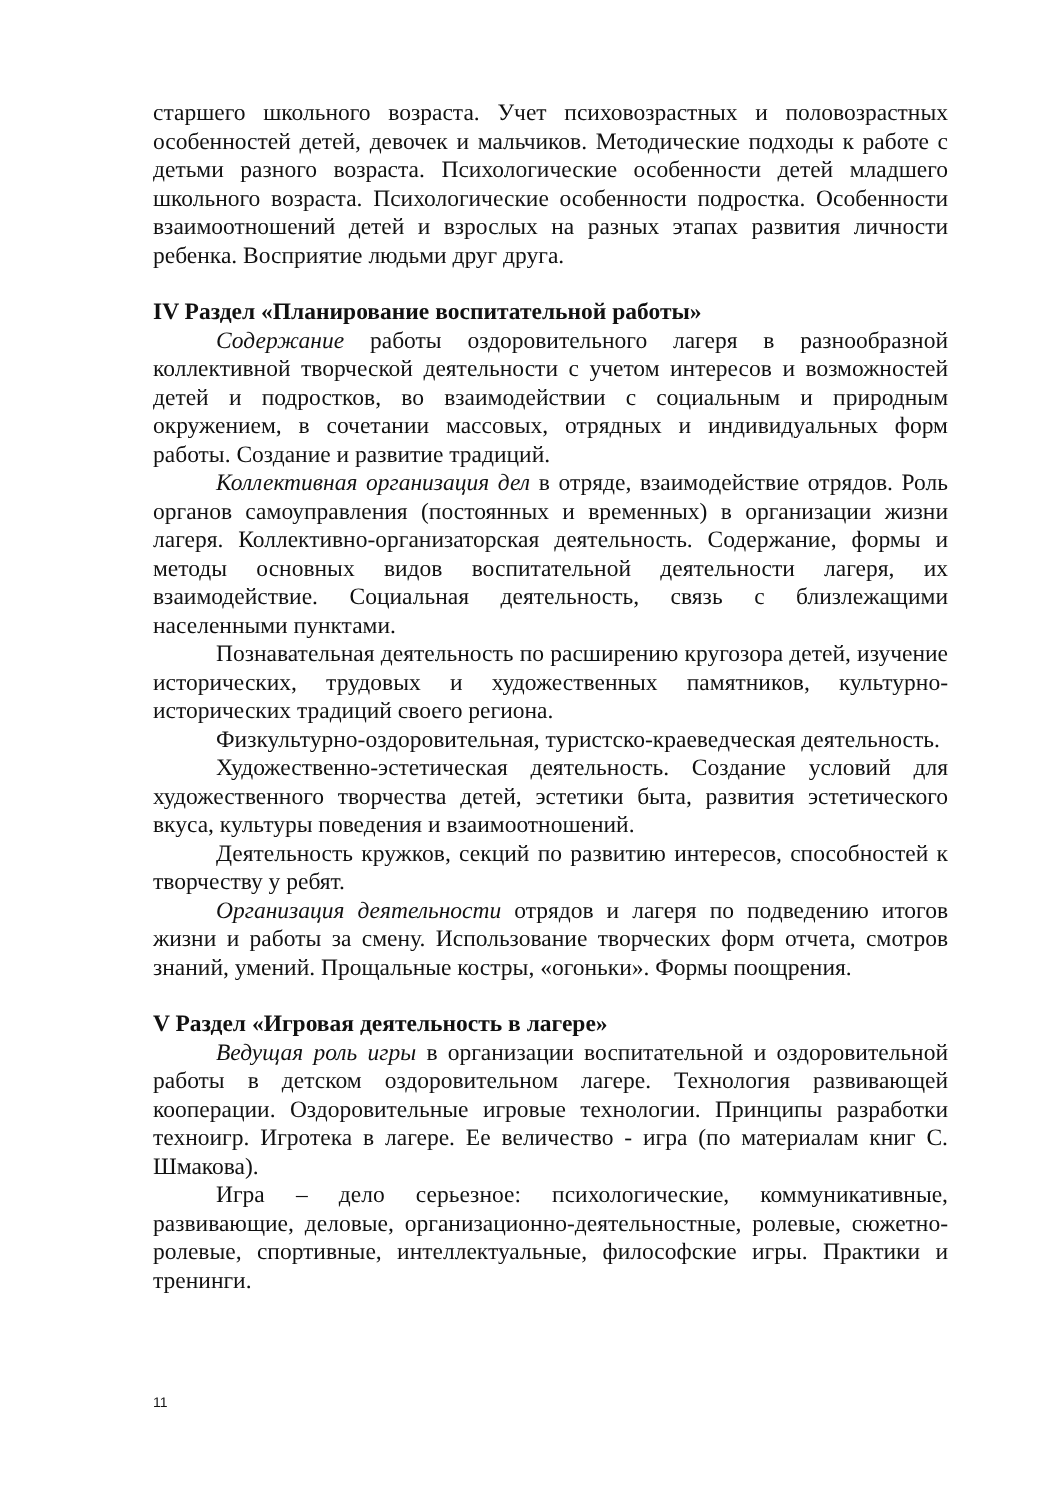старшего школьного возраста. Учет психовозрастных и половозрастных особенностей детей, девочек и мальчиков. Методические подходы к работе с детьми разного возраста. Психологические особенности детей младшего школьного возраста. Психологические особенности подростка. Особенности взаимоотношений детей и взрослых на разных этапах развития личности ребенка. Восприятие людьми друг друга.
IV Раздел «Планирование воспитательной работы»
Содержание работы оздоровительного лагеря в разнообразной коллективной творческой деятельности с учетом интересов и возможностей детей и подростков, во взаимодействии с социальным и природным окружением, в сочетании массовых, отрядных и индивидуальных форм работы. Создание и развитие традиций.
Коллективная организация дел в отряде, взаимодействие отрядов. Роль органов самоуправления (постоянных и временных) в организации жизни лагеря. Коллективно-организаторская деятельность. Содержание, формы и методы основных видов воспитательной деятельности лагеря, их взаимодействие. Социальная деятельность, связь с близлежащими населенными пунктами.
Познавательная деятельность по расширению кругозора детей, изучение исторических, трудовых и художественных памятников, культурно-исторических традиций своего региона.
Физкультурно-оздоровительная, туристско-краеведческая деятельность.
Художественно-эстетическая деятельность. Создание условий для художественного творчества детей, эстетики быта, развития эстетического вкуса, культуры поведения и взаимоотношений.
Деятельность кружков, секций по развитию интересов, способностей к творчеству у ребят.
Организация деятельности отрядов и лагеря по подведению итогов жизни и работы за смену. Использование творческих форм отчета, смотров знаний, умений. Прощальные костры, «огоньки». Формы поощрения.
V Раздел «Игровая деятельность в лагере»
Ведущая роль игры в организации воспитательной и оздоровительной работы в детском оздоровительном лагере. Технология развивающей кооперации. Оздоровительные игровые технологии. Принципы разработки техноигр. Игротека в лагере. Ее величество - игра (по материалам книг С. Шмакова).
Игра – дело серьезное: психологические, коммуникативные, развивающие, деловые, организационно-деятельностные, ролевые, сюжетно-ролевые, спортивные, интеллектуальные, философские игры. Практики и тренинги.
11